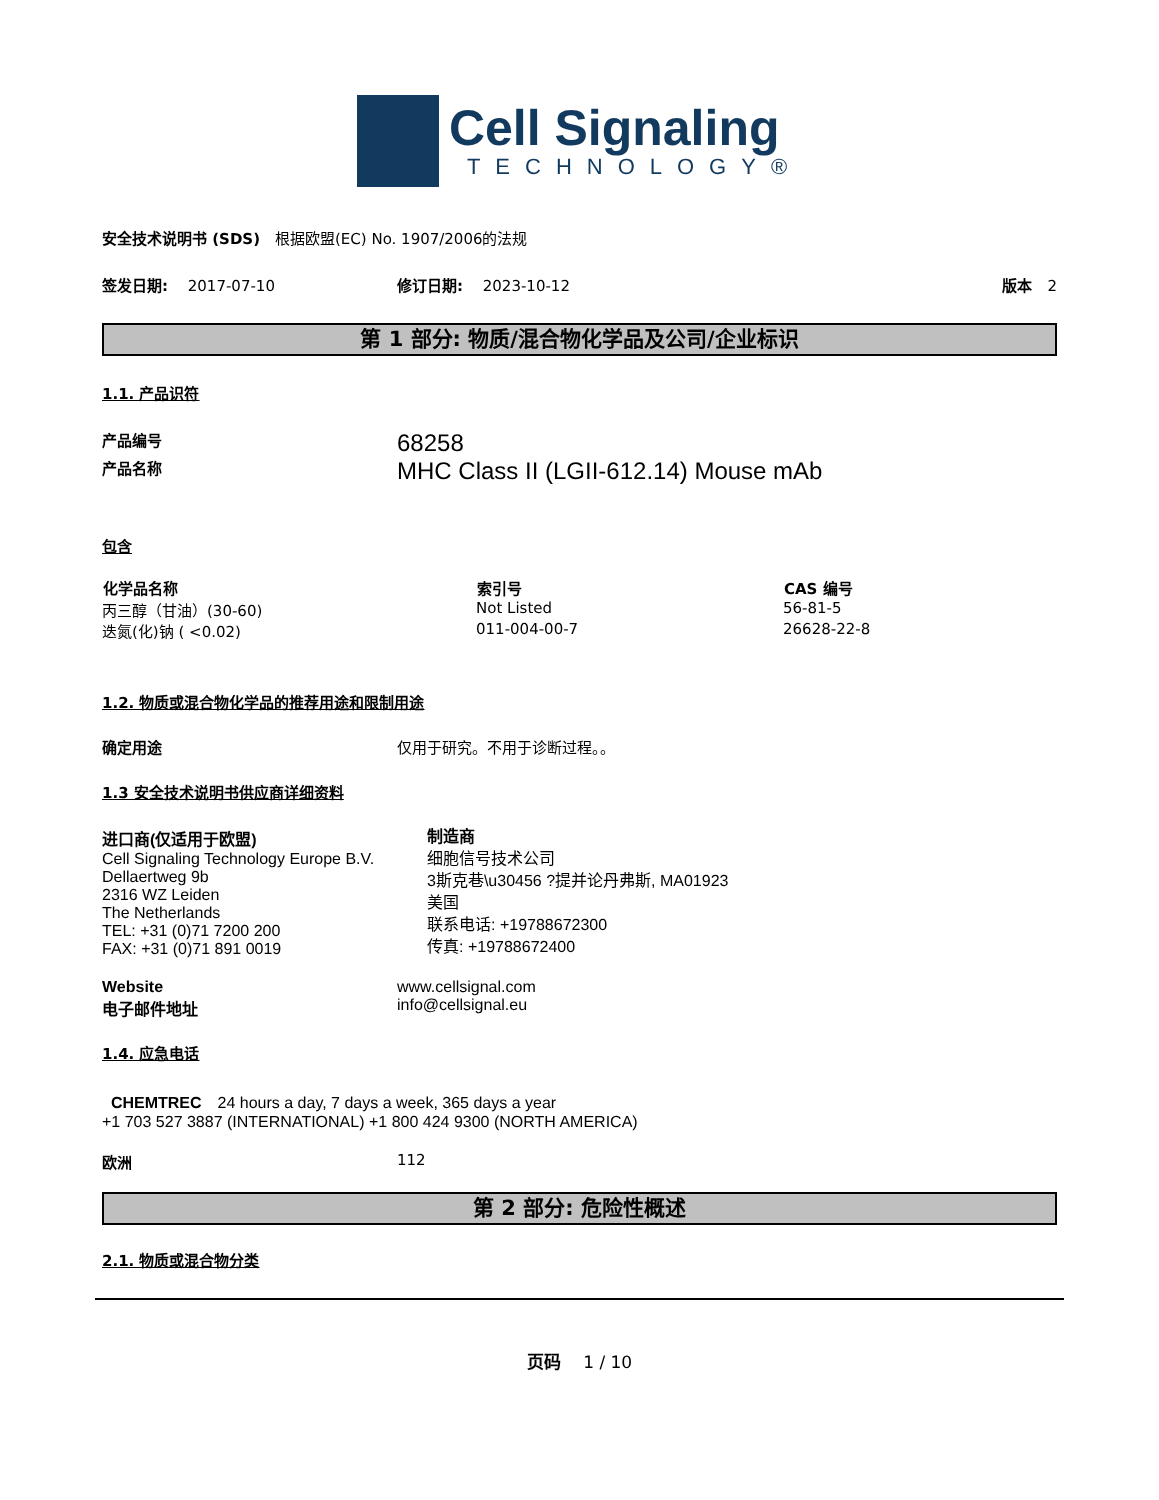Cell Signaling
TECHNOLOGY®
安全技术说明书 (SDS)　根据欧盟(EC) No. 1907/2006的法规
签发日期:　 2017-07-10 修订日期:　 2023-10-12 版本　2
第 1 部分: 物质/混合物化学品及公司/企业标识
1.1. 产品识符
| 产品编号 | 68258 |
| 产品名称 | MHC Class II (LGII-612.14) Mouse mAb |
包含
| 化学品名称 | 索引号 | CAS 编号 |
| --- | --- | --- |
| 丙三醇（甘油）(30-60) | Not Listed | 56-81-5 |
| 迭氮(化)钠 ( <0.02) | 011-004-00-7 | 26628-22-8 |
1.2. 物质或混合物化学品的推荐用途和限制用途
确定用途 仅用于研究。不用于诊断过程。。
1.3 安全技术说明书供应商详细资料
进口商(仅适用于欧盟)
Cell Signaling Technology Europe B.V.
Dellaertweg 9b
2316 WZ Leiden
The Netherlands
TEL: +31 (0)71 7200 200
FAX: +31 (0)71 891 0019
制造商
细胞信号技术公司
3斯克巷\u30456 ?提并论丹弗斯, MA01923
美国
联系电话: +19788672300
传真: +19788672400
| Website | www.cellsignal.com |
| 电子邮件地址 | info@cellsignal.eu |
1.4. 应急电话
CHEMTREC　24 hours a day, 7 days a week, 365 days a year
+1 703 527 3887 (INTERNATIONAL) +1 800 424 9300 (NORTH AMERICA)
欧洲 112
第 2 部分: 危险性概述
2.1. 物质或混合物分类
页码　 1 / 10